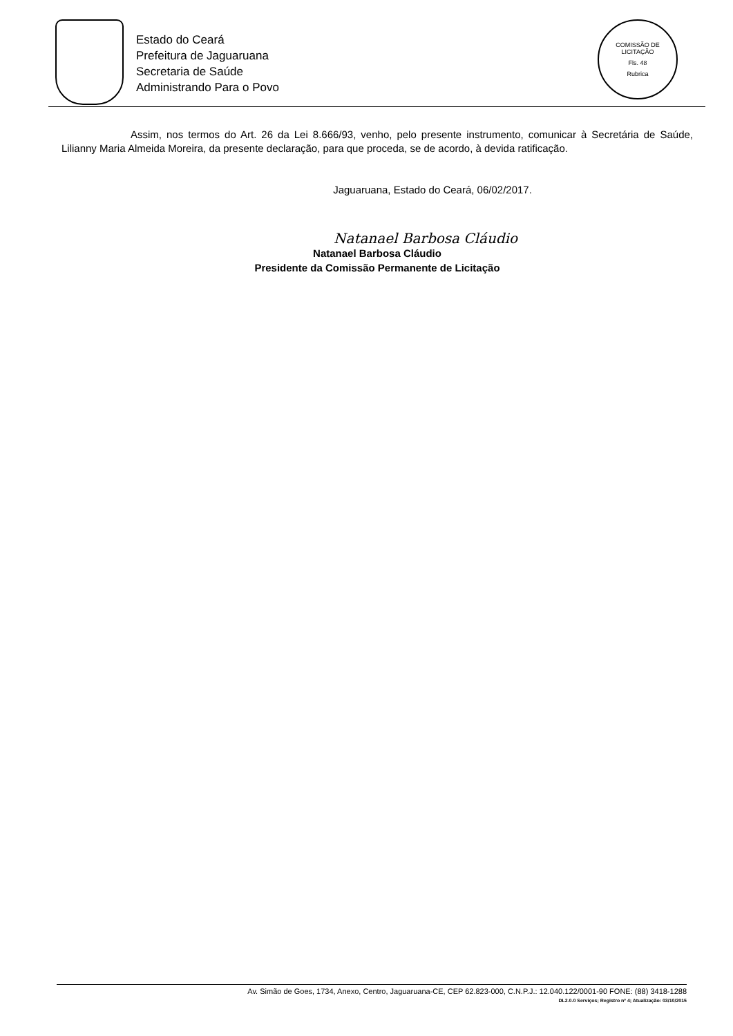Estado do Ceará
Prefeitura de Jaguaruana
Secretaria de Saúde
Administrando Para o Povo
COMISSÃO DE LICITAÇÃO
Fls. 48
Rubrica
Assim, nos termos do Art. 26 da Lei 8.666/93, venho, pelo presente instrumento, comunicar à Secretária de Saúde, Lilianny Maria Almeida Moreira, da presente declaração, para que proceda, se de acordo, à devida ratificação.
Jaguaruana, Estado do Ceará, 06/02/2017.
Natanael Barbosa Cláudio
Natanael Barbosa Cláudio
Presidente da Comissão Permanente de Licitação
Av. Simão de Goes, 1734, Anexo, Centro, Jaguaruana-CE, CEP 62.823-000, C.N.P.J.: 12.040.122/0001-90 FONE: (88) 3418-1288
DL2.0.0 Serviços; Registro nº 4; Atualização: 03/10/2015